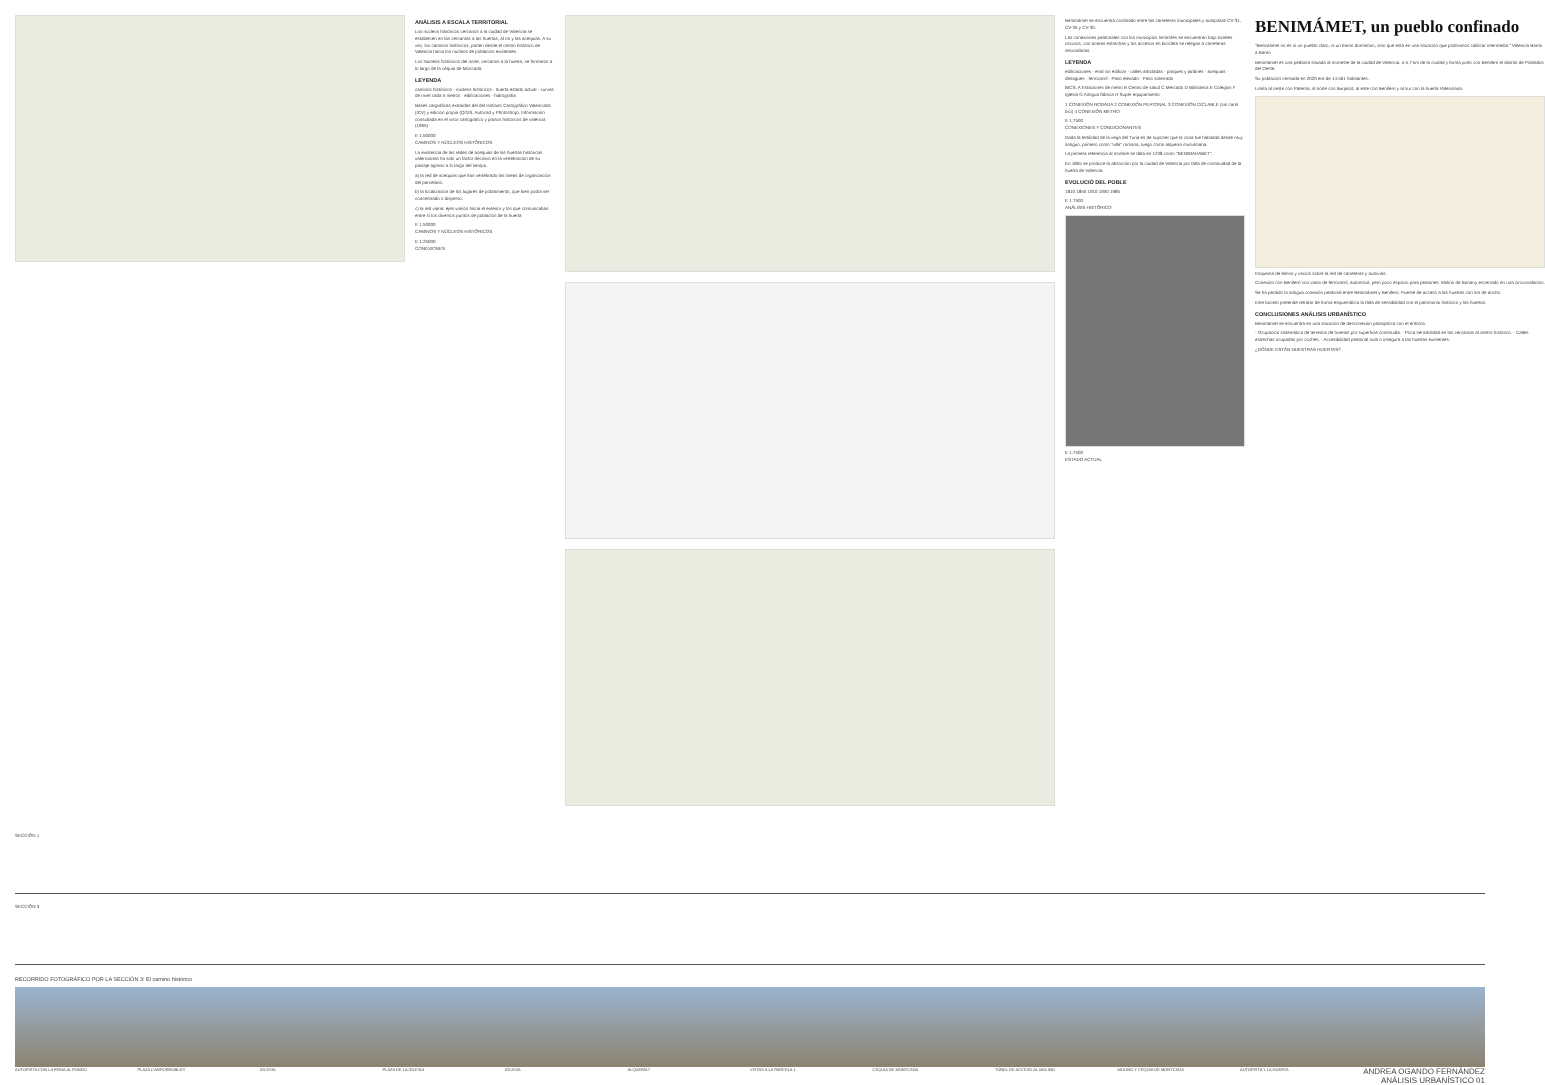ANÁLISIS A ESCALA TERRITORIAL
Los núcleos históricos cercanos a la ciudad de Valencia se establecen en las cercanías a las huertas, al río y las acequias. A su vez, los caminos históricos, parten desde el centro histórico de Valencia hacia los núcleos de población existentes.
Los Núcleos históricos del norte, cercanos a la huerta, se formaron a lo largo de la cèquia de Moncada.
LEYENDA
caminos históricos · núcleos históricos · huerta estado actual · curvas de nivel cada 5 metros · edificaciones · hidrografía
Bases cargráficas extraídas del del Instituto Cartográfico Valenciado (ICV) y edicion propia (QGIS, Autocad y Photoshop). Información consultada en el visor cartográfico y planos históricos de valencia (1965)
E 1:50000
CAMINOS Y NÚCLEOS HISTÓRICOS
La existencia de las redes de acequias de las huertas históricas valencianas ha sido un factor decisivo en la vertebración de su paisaje agrario a lo largo del tiempo.
a) la red de acequias que han vertebrado las líneas de organización del parcelario.
b) la localización de los lugares de poblamiento, que bien podía ser concentrado o disperso.
c) la red viaria: ejes viarios hacia el exterior y los que comunicaban entre sí los diversos puntos de población de la huerta
E 1:50000
CAMINOS Y NÚCLEOS HISTÓRICOS
E 1:25000
CONEXIONES
Benimámet se encuentra confinado entre las carreteras municipales y autopistas CV-31, CV-35 y CV-30.
Las conexiones peatonales con los municipios limítrofes se encuentran bajo túneles oscuros, con aceras estrechas y los accesos en bicicleta se relegan a carreteras secundarias.
LEYENDA
edificaciones · erial sin edificar · calles arboladas · parques y jardines · acequias · desagües · ferrocarril · Paso elevado · Paso soterrado
BICS: A Estaciones de metro B Centro de salud C Mercado D Biblioteca E Colegios F Iglesia G Antigua fábrica H Super equipamiento
1 CONEXIÓN RODADA 2 CONEXIÓN PEATONAL 3 CONEXIÓN CICLABLE (sin carril bici) 4 CONEXIÓN METRO
E 1:7500
CONEXIONES Y CONDICIONANTES
Dada la fertilidad de la vega del Turia es de suponer que la zona fue habitada desde muy antiguo, primero como "villa" romana, luego como alquería musulmana.
La primera referencia al nombre se data en 1238 como "BENIMAHABET".
En 1855 se produce la absorción por la ciudad de Valencia por falta de continuidad de la huerta de Valencia.
EVOLUCIÓ DEL POBLE
1810 1850 1910 1950 1985
E 1:7500
ANÁLISIS HISTÓRICO
E 1:7500
ESTADO ACTUAL
BENIMÁMET, un pueblo confinado
"Benimámet no es ni un pueblo claro, ni un barrio dormitorio, sino que está en una situación que podríamos calificar intermedia." Valencia Barrio a Barrio
Benimámet es una pedanía situada al noroeste de la ciudad de Valencia, a 5,7 km de la ciudad y forma junto con Beniferri el distrito de Poblados del Oeste.
Su población censada en 2020 era de 14.561 habitantes.
Limita al oeste con Paterna, al norte con Burjasot, al este con Beniferri y al sur con la huerta Valenciana.
Esquema de llenos y vacíos sobre la red de carreteras y autovías.
Conexión con Beniferri con viario de ferrocarril, automóvil, pero poco espacio para peatones. Molino de Bonany encerrado en una circunvalación.
Se ha perdido la antigua conexión peatonal entre Benimámet y Beniferri. Puente de acceso a las huertas con 5m de ancho.
Este boceto pretende retratar de forma esquemática la falta de sensibilidad con el patrimonio histórico y las huertas.
CONCLUSIONES ANÁLISIS URBANÍSTICO
Benimámet se encuentra en una situación de desconexión paisajística con el entorno.
- Ocupación sistemática de terrenos de huertas por superficie construida. - Poca sensibilidad en las cercanías al centro histórico. - Calles estrechas ocupadas por coches. - Accesibilidad peatonal nula o insegura a las huertas existentes.
¿DÓNDE ESTÁN NUESTRAS HUERTAS?
SECCIÓN 1
SECCIÓN 3
RECORRIDO FOTOGRÁFICO POR LA SECCIÓN 3: El camino histórico
AUTOPISTA CON LA FERIA AL FONDO PLAZA CAMPORROBLES IGLESIA PLAZA DE LA IGLESIA IGLESIA ALQUERÍA? VISTAS A LA PARCELA 1 CÉQUIA DE MONTCADA TÚNEL DE ACCESO AL MOLINO MOLINO Y CÉQUIA DE MONTCADA AUTOPISTA Y LA HUERTA ANDREA OGANDO FERNÁNDEZ
ANÁLISIS URBANÍSTICO 01